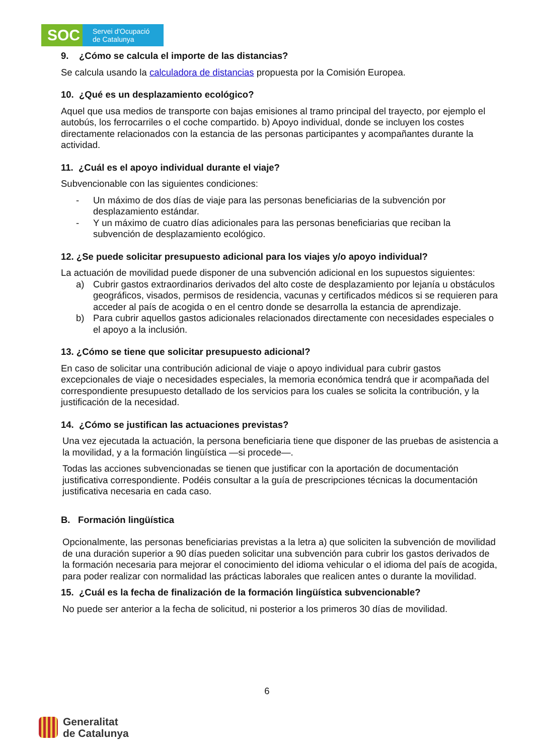SOC
Servei d'Ocupació
de Catalunya
9. ¿Cómo se calcula el importe de las distancias?
Se calcula usando la calculadora de distancias propuesta por la Comisión Europea.
10. ¿Qué es un desplazamiento ecológico?
Aquel que usa medios de transporte con bajas emisiones al tramo principal del trayecto, por ejemplo el autobús, los ferrocarriles o el coche compartido. b) Apoyo individual, donde se incluyen los costes directamente relacionados con la estancia de las personas participantes y acompañantes durante la actividad.
11. ¿Cuál es el apoyo individual durante el viaje?
Subvencionable con las siguientes condiciones:
- Un máximo de dos días de viaje para las personas beneficiarias de la subvención por desplazamiento estándar.
- Y un máximo de cuatro días adicionales para las personas beneficiarias que reciban la subvención de desplazamiento ecológico.
12. ¿Se puede solicitar presupuesto adicional para los viajes y/o apoyo individual?
La actuación de movilidad puede disponer de una subvención adicional en los supuestos siguientes:
a) Cubrir gastos extraordinarios derivados del alto coste de desplazamiento por lejanía u obstáculos geográficos, visados, permisos de residencia, vacunas y certificados médicos si se requieren para acceder al país de acogida o en el centro donde se desarrolla la estancia de aprendizaje.
b) Para cubrir aquellos gastos adicionales relacionados directamente con necesidades especiales o el apoyo a la inclusión.
13. ¿Cómo se tiene que solicitar presupuesto adicional?
En caso de solicitar una contribución adicional de viaje o apoyo individual para cubrir gastos excepcionales de viaje o necesidades especiales, la memoria económica tendrá que ir acompañada del correspondiente presupuesto detallado de los servicios para los cuales se solicita la contribución, y la justificación de la necesidad.
14. ¿Cómo se justifican las actuaciones previstas?
Una vez ejecutada la actuación, la persona beneficiaria tiene que disponer de las pruebas de asistencia a la movilidad, y a la formación lingüística —si procede—.
Todas las acciones subvencionadas se tienen que justificar con la aportación de documentación justificativa correspondiente. Podéis consultar a la guía de prescripciones técnicas la documentación justificativa necesaria en cada caso.
B. Formación lingüística
Opcionalmente, las personas beneficiarias previstas a la letra a) que soliciten la subvención de movilidad de una duración superior a 90 días pueden solicitar una subvención para cubrir los gastos derivados de la formación necesaria para mejorar el conocimiento del idioma vehicular o el idioma del país de acogida, para poder realizar con normalidad las prácticas laborales que realicen antes o durante la movilidad.
15. ¿Cuál es la fecha de finalización de la formación lingüística subvencionable?
No puede ser anterior a la fecha de solicitud, ni posterior a los primeros 30 días de movilidad.
6
Generalitat
de Catalunya